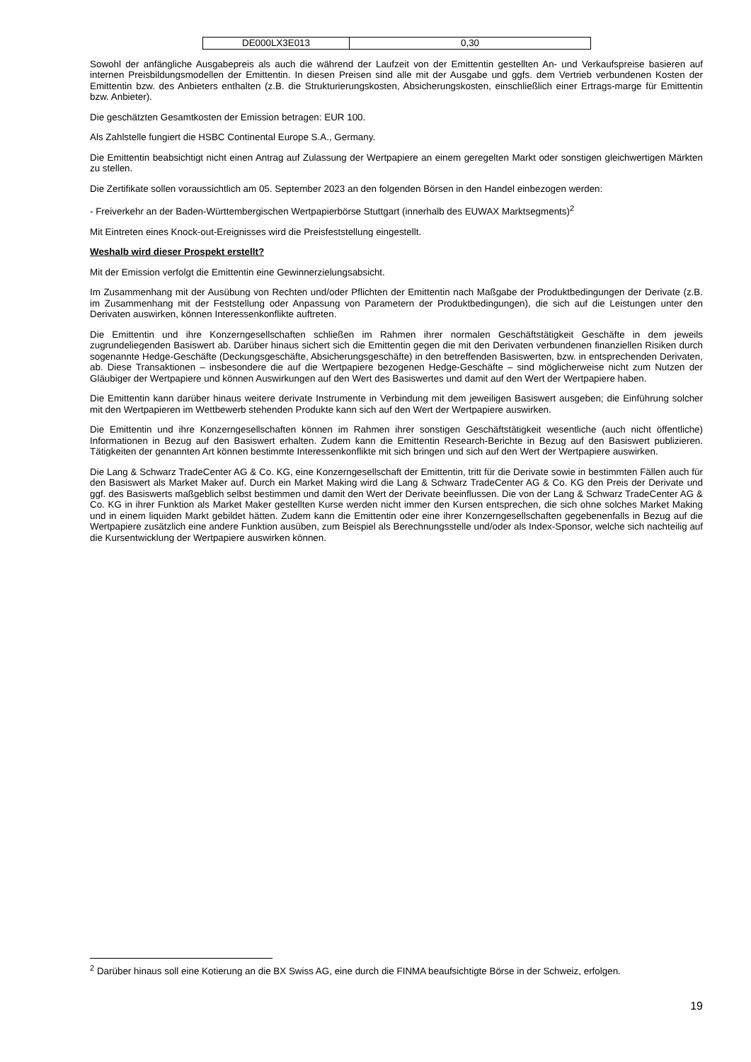| DE000LX3E013 | 0,30 |
Sowohl der anfängliche Ausgabepreis als auch die während der Laufzeit von der Emittentin gestellten An- und Verkaufspreise basieren auf internen Preisbildungsmodellen der Emittentin. In diesen Preisen sind alle mit der Ausgabe und ggfs. dem Vertrieb verbundenen Kosten der Emittentin bzw. des Anbieters enthalten (z.B. die Strukturierungskosten, Absicherungskosten, einschließlich einer Ertrags-marge für Emittentin bzw. Anbieter).
Die geschätzten Gesamtkosten der Emission betragen: EUR 100.
Als Zahlstelle fungiert die HSBC Continental Europe S.A., Germany.
Die Emittentin beabsichtigt nicht einen Antrag auf Zulassung der Wertpapiere an einem geregelten Markt oder sonstigen gleichwertigen Märkten zu stellen.
Die Zertifikate sollen voraussichtlich am 05. September 2023 an den folgenden Börsen in den Handel einbezogen werden:
- Freiverkehr an der Baden-Württembergischen Wertpapierbörse Stuttgart (innerhalb des EUWAX Marktsegments)<sup>2</sup>
Mit Eintreten eines Knock-out-Ereignisses wird die Preisfeststellung eingestellt.
Weshalb wird dieser Prospekt erstellt?
Mit der Emission verfolgt die Emittentin eine Gewinnerzielungsabsicht.
Im Zusammenhang mit der Ausübung von Rechten und/oder Pflichten der Emittentin nach Maßgabe der Produktbedingungen der Derivate (z.B. im Zusammenhang mit der Feststellung oder Anpassung von Parametern der Produktbedingungen), die sich auf die Leistungen unter den Derivaten auswirken, können Interessenkonflikte auftreten.
Die Emittentin und ihre Konzerngesellschaften schließen im Rahmen ihrer normalen Geschäftstätigkeit Geschäfte in dem jeweils zugrundeliegenden Basiswert ab. Darüber hinaus sichert sich die Emittentin gegen die mit den Derivaten verbundenen finanziellen Risiken durch sogenannte Hedge-Geschäfte (Deckungsgeschäfte, Absicherungsgeschäfte) in den betreffenden Basiswerten, bzw. in entsprechenden Derivaten, ab. Diese Transaktionen – insbesondere die auf die Wertpapiere bezogenen Hedge-Geschäfte – sind möglicherweise nicht zum Nutzen der Gläubiger der Wertpapiere und können Auswirkungen auf den Wert des Basiswertes und damit auf den Wert der Wertpapiere haben.
Die Emittentin kann darüber hinaus weitere derivate Instrumente in Verbindung mit dem jeweiligen Basiswert ausgeben; die Einführung solcher mit den Wertpapieren im Wettbewerb stehenden Produkte kann sich auf den Wert der Wertpapiere auswirken.
Die Emittentin und ihre Konzerngesellschaften können im Rahmen ihrer sonstigen Geschäftstätigkeit wesentliche (auch nicht öffentliche) Informationen in Bezug auf den Basiswert erhalten. Zudem kann die Emittentin Research-Berichte in Bezug auf den Basiswert publizieren. Tätigkeiten der genannten Art können bestimmte Interessenkonflikte mit sich bringen und sich auf den Wert der Wertpapiere auswirken.
Die Lang & Schwarz TradeCenter AG & Co. KG, eine Konzerngesellschaft der Emittentin, tritt für die Derivate sowie in bestimmten Fällen auch für den Basiswert als Market Maker auf. Durch ein Market Making wird die Lang & Schwarz TradeCenter AG & Co. KG den Preis der Derivate und ggf. des Basiswerts maßgeblich selbst bestimmen und damit den Wert der Derivate beeinflussen. Die von der Lang & Schwarz TradeCenter AG & Co. KG in ihrer Funktion als Market Maker gestellten Kurse werden nicht immer den Kursen entsprechen, die sich ohne solches Market Making und in einem liquiden Markt gebildet hätten. Zudem kann die Emittentin oder eine ihrer Konzerngesellschaften gegebenenfalls in Bezug auf die Wertpapiere zusätzlich eine andere Funktion ausüben, zum Beispiel als Berechnungsstelle und/oder als Index-Sponsor, welche sich nachteilig auf die Kursentwicklung der Wertpapiere auswirken können.
<sup>2</sup> Darüber hinaus soll eine Kotierung an die BX Swiss AG, eine durch die FINMA beaufsichtigte Börse in der Schweiz, erfolgen.
19